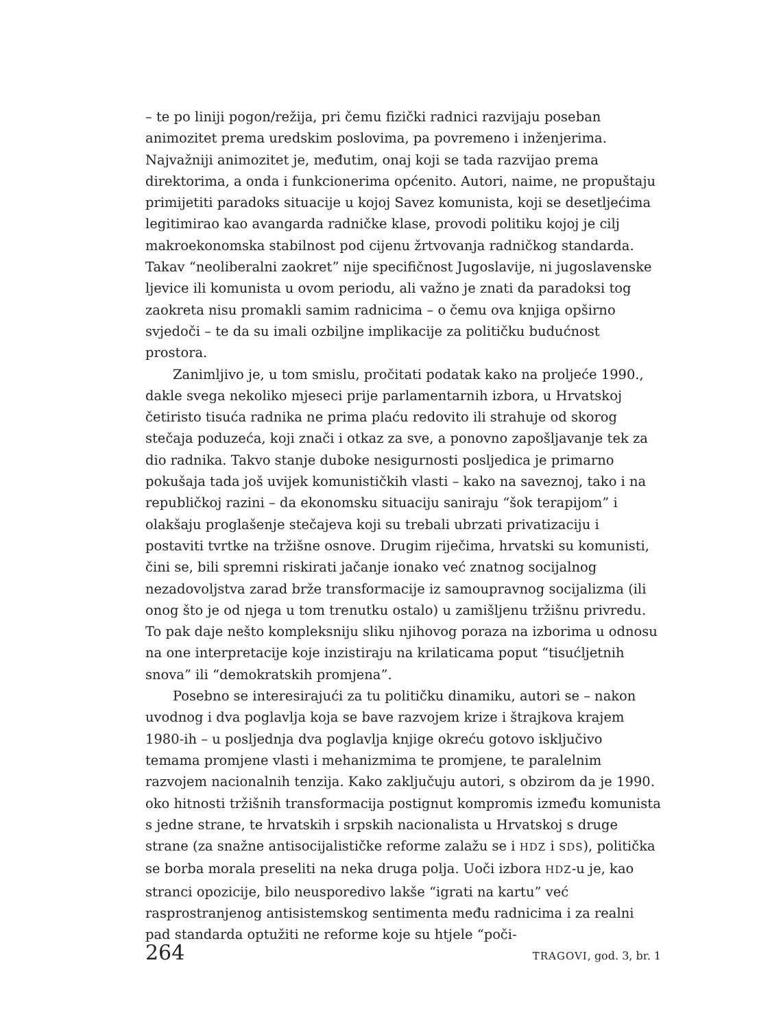– te po liniji pogon/režija, pri čemu fizički radnici razvijaju poseban animozitet prema uredskim poslovima, pa povremeno i inženjerima. Najvažniji animozitet je, međutim, onaj koji se tada razvijao prema direktorima, a onda i funkcionerima općenito. Autori, naime, ne propuštaju primijetiti paradoks situacije u kojoj Savez komunista, koji se desetljećima legitimirao kao avangarda radničke klase, provodi politiku kojoj je cilj makroekonomska stabilnost pod cijenu žrtvovanja radničkog standarda. Takav “neoliberalni zaokret” nije specifičnost Jugoslavije, ni jugoslavenske ljevice ili komunista u ovom periodu, ali važno je znati da paradoksi tog zaokreta nisu promakli samim radnicima – o čemu ova knjiga opširno svjedoči – te da su imali ozbiljne implikacije za političku budućnost prostora.
Zanimljivo je, u tom smislu, pročitati podatak kako na proljeće 1990., dakle svega nekoliko mjeseci prije parlamentarnih izbora, u Hrvatskoj četiristo tisuća radnika ne prima plaću redovito ili strahuje od skorog stečaja poduzeća, koji znači i otkaz za sve, a ponovno zapošljavanje tek za dio radnika. Takvo stanje duboke nesigurnosti posljedica je primarno pokušaja tada još uvijek komunističkih vlasti – kako na saveznoj, tako i na republičkoj razini – da ekonomsku situaciju saniraju “šok terapijom” i olakšaju proglašenje stečajeva koji su trebali ubrzati privatizaciju i postaviti tvrtke na tržišne osnove. Drugim riječima, hrvatski su komunisti, čini se, bili spremni riskirati jačanje ionako već znatnog socijalnog nezadovoljstva zarad brže transformacije iz samoupravnog socijalizma (ili onog što je od njega u tom trenutku ostalo) u zamišljenu tržišnu privredu. To pak daje nešto kompleksniju sliku njihovog poraza na izborima u odnosu na one interpretacije koje inzistiraju na krilaticama poput “tisućljetnih snova” ili “demokratskih promjena”.
Posebno se interesirajući za tu političku dinamiku, autori se – nakon uvodnog i dva poglavlja koja se bave razvojem krize i štrajkova krajem 1980-ih – u posljednja dva poglavlja knjige okreću gotovo isključivo temama promjene vlasti i mehanizmima te promjene, te paralelnim razvojem nacionalnih tenzija. Kako zaključuju autori, s obzirom da je 1990. oko hitnosti tržišnih transformacija postignut kompromis između komunista s jedne strane, te hrvatskih i srpskih nacionalista u Hrvatskoj s druge strane (za snažne antisocijalističke reforme zalažu se i HDZ i SDS), politička se borba morala preseliti na neka druga polja. Uoči izbora HDZ-u je, kao stranci opozicije, bilo neusporedivo lakše “igrati na kartu” već rasprostranjenog antisistemskog sentimenta među radnicima i za realni pad standarda optužiti ne reforme koje su htjele “poči-
264 TRAGOVI, god. 3, br. 1